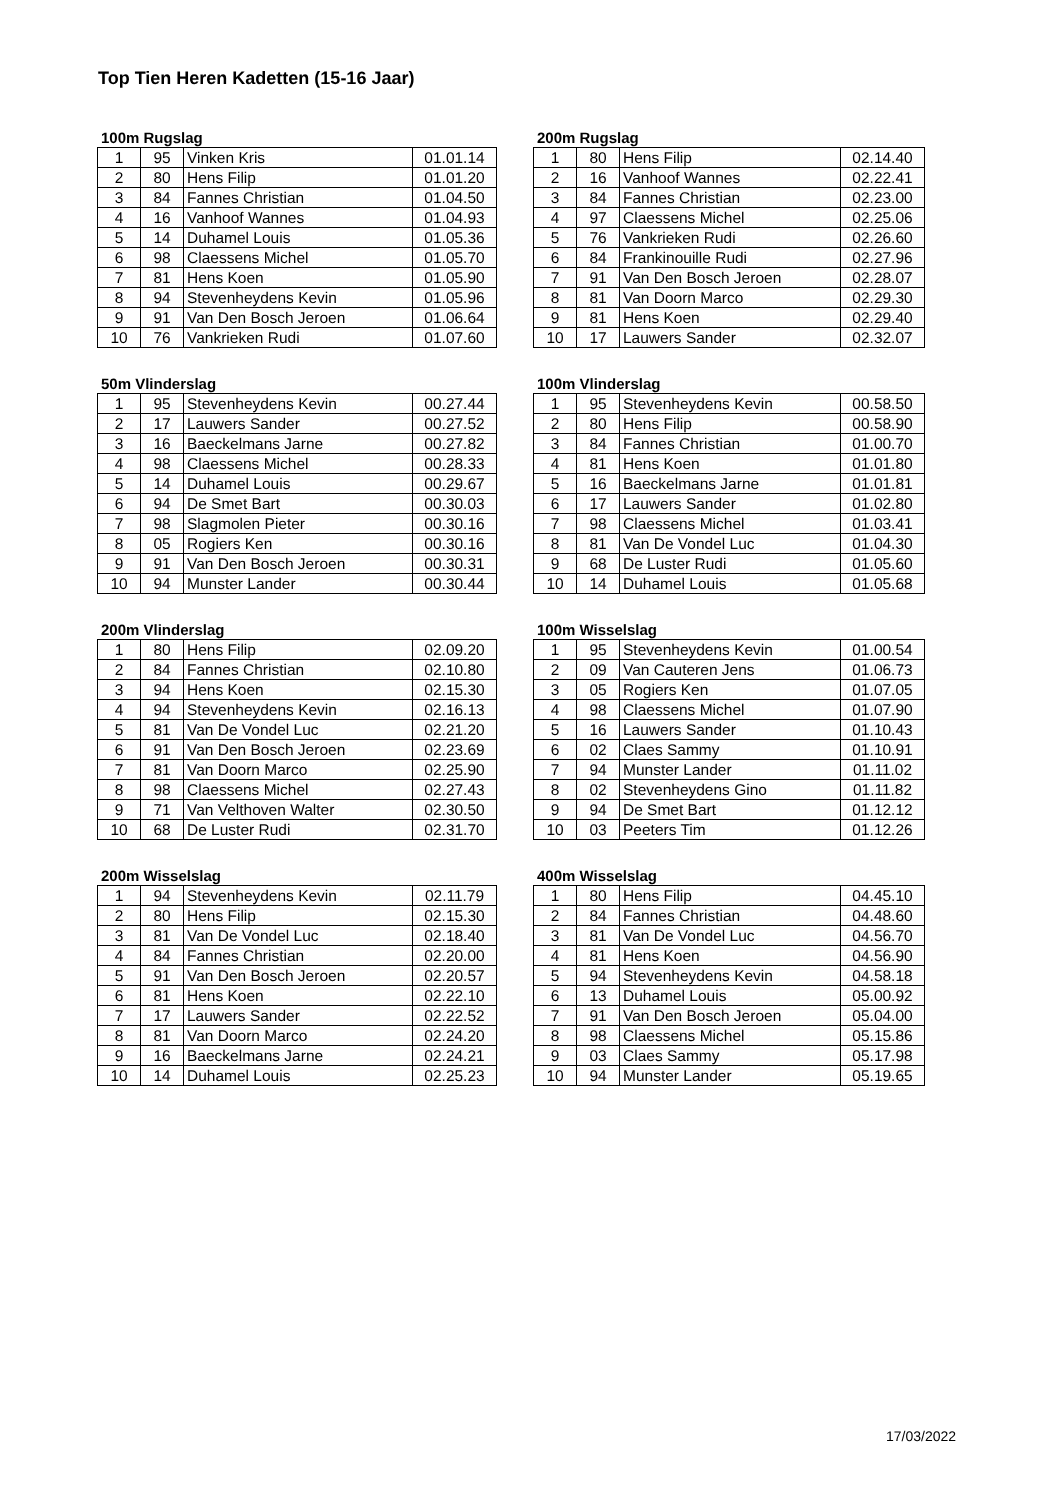Top Tien Heren Kadetten (15-16 Jaar)
100m Rugslag
| 1 | 95 | Vinken Kris | 01.01.14 |
| 2 | 80 | Hens Filip | 01.01.20 |
| 3 | 84 | Fannes Christian | 01.04.50 |
| 4 | 16 | Vanhoof Wannes | 01.04.93 |
| 5 | 14 | Duhamel Louis | 01.05.36 |
| 6 | 98 | Claessens Michel | 01.05.70 |
| 7 | 81 | Hens Koen | 01.05.90 |
| 8 | 94 | Stevenheydens Kevin | 01.05.96 |
| 9 | 91 | Van Den Bosch Jeroen | 01.06.64 |
| 10 | 76 | Vankrieken Rudi | 01.07.60 |
200m Rugslag
| 1 | 80 | Hens Filip | 02.14.40 |
| 2 | 16 | Vanhoof Wannes | 02.22.41 |
| 3 | 84 | Fannes Christian | 02.23.00 |
| 4 | 97 | Claessens Michel | 02.25.06 |
| 5 | 76 | Vankrieken Rudi | 02.26.60 |
| 6 | 84 | Frankinouille Rudi | 02.27.96 |
| 7 | 91 | Van Den Bosch Jeroen | 02.28.07 |
| 8 | 81 | Van Doorn Marco | 02.29.30 |
| 9 | 81 | Hens Koen | 02.29.40 |
| 10 | 17 | Lauwers Sander | 02.32.07 |
50m Vlinderslag
| 1 | 95 | Stevenheydens Kevin | 00.27.44 |
| 2 | 17 | Lauwers Sander | 00.27.52 |
| 3 | 16 | Baeckelmans Jarne | 00.27.82 |
| 4 | 98 | Claessens Michel | 00.28.33 |
| 5 | 14 | Duhamel Louis | 00.29.67 |
| 6 | 94 | De Smet Bart | 00.30.03 |
| 7 | 98 | Slagmolen Pieter | 00.30.16 |
| 8 | 05 | Rogiers Ken | 00.30.16 |
| 9 | 91 | Van Den Bosch Jeroen | 00.30.31 |
| 10 | 94 | Munster Lander | 00.30.44 |
100m Vlinderslag
| 1 | 95 | Stevenheydens Kevin | 00.58.50 |
| 2 | 80 | Hens Filip | 00.58.90 |
| 3 | 84 | Fannes Christian | 01.00.70 |
| 4 | 81 | Hens Koen | 01.01.80 |
| 5 | 16 | Baeckelmans Jarne | 01.01.81 |
| 6 | 17 | Lauwers Sander | 01.02.80 |
| 7 | 98 | Claessens Michel | 01.03.41 |
| 8 | 81 | Van De Vondel Luc | 01.04.30 |
| 9 | 68 | De Luster Rudi | 01.05.60 |
| 10 | 14 | Duhamel Louis | 01.05.68 |
200m Vlinderslag
| 1 | 80 | Hens Filip | 02.09.20 |
| 2 | 84 | Fannes Christian | 02.10.80 |
| 3 | 94 | Hens Koen | 02.15.30 |
| 4 | 94 | Stevenheydens Kevin | 02.16.13 |
| 5 | 81 | Van De Vondel Luc | 02.21.20 |
| 6 | 91 | Van Den Bosch Jeroen | 02.23.69 |
| 7 | 81 | Van Doorn Marco | 02.25.90 |
| 8 | 98 | Claessens Michel | 02.27.43 |
| 9 | 71 | Van Velthoven Walter | 02.30.50 |
| 10 | 68 | De Luster Rudi | 02.31.70 |
100m Wisselslag
| 1 | 95 | Stevenheydens Kevin | 01.00.54 |
| 2 | 09 | Van Cauteren Jens | 01.06.73 |
| 3 | 05 | Rogiers Ken | 01.07.05 |
| 4 | 98 | Claessens Michel | 01.07.90 |
| 5 | 16 | Lauwers Sander | 01.10.43 |
| 6 | 02 | Claes Sammy | 01.10.91 |
| 7 | 94 | Munster Lander | 01.11.02 |
| 8 | 02 | Stevenheydens Gino | 01.11.82 |
| 9 | 94 | De Smet Bart | 01.12.12 |
| 10 | 03 | Peeters Tim | 01.12.26 |
200m Wisselslag
| 1 | 94 | Stevenheydens Kevin | 02.11.79 |
| 2 | 80 | Hens Filip | 02.15.30 |
| 3 | 81 | Van De Vondel Luc | 02.18.40 |
| 4 | 84 | Fannes Christian | 02.20.00 |
| 5 | 91 | Van Den Bosch Jeroen | 02.20.57 |
| 6 | 81 | Hens Koen | 02.22.10 |
| 7 | 17 | Lauwers Sander | 02.22.52 |
| 8 | 81 | Van Doorn Marco | 02.24.20 |
| 9 | 16 | Baeckelmans Jarne | 02.24.21 |
| 10 | 14 | Duhamel Louis | 02.25.23 |
400m Wisselslag
| 1 | 80 | Hens Filip | 04.45.10 |
| 2 | 84 | Fannes Christian | 04.48.60 |
| 3 | 81 | Van De Vondel Luc | 04.56.70 |
| 4 | 81 | Hens Koen | 04.56.90 |
| 5 | 94 | Stevenheydens Kevin | 04.58.18 |
| 6 | 13 | Duhamel Louis | 05.00.92 |
| 7 | 91 | Van Den Bosch Jeroen | 05.04.00 |
| 8 | 98 | Claessens Michel | 05.15.86 |
| 9 | 03 | Claes Sammy | 05.17.98 |
| 10 | 94 | Munster Lander | 05.19.65 |
17/03/2022